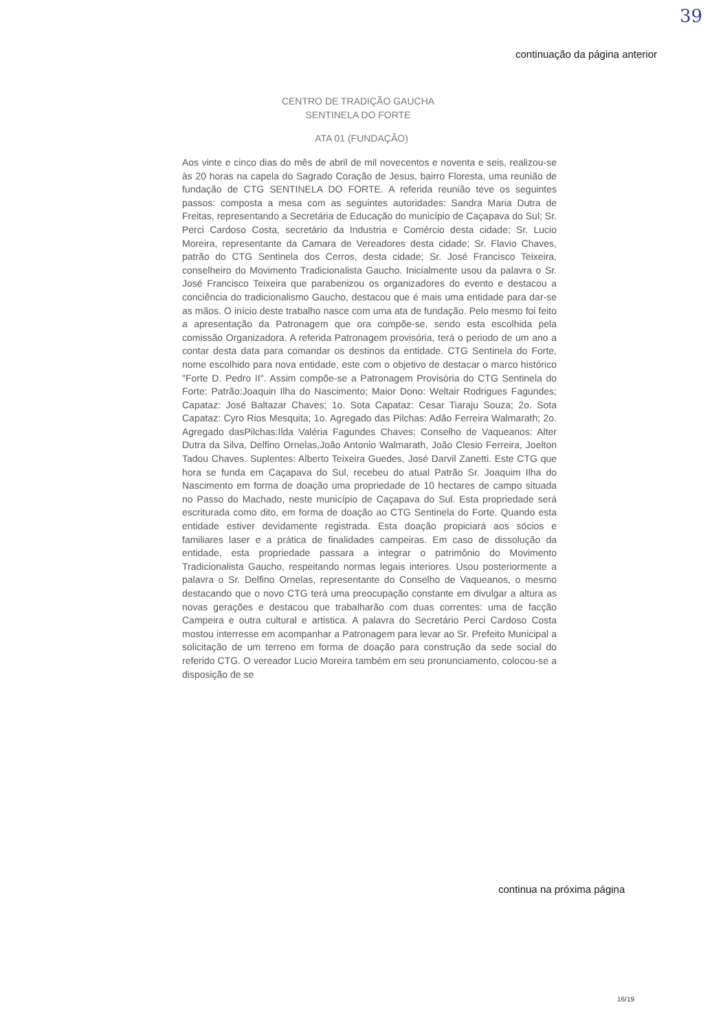39
continuação da página anterior
CENTRO DE TRADIÇÃO GAUCHA
SENTINELA DO FORTE
ATA 01 (FUNDAÇÃO)
Aos vinte e cinco dias do mês de abril de mil novecentos e noventa e seis, realizou-se às 20 horas na capela do Sagrado Coração de Jesus, bairro Floresta, uma reunião de fundação de CTG SENTINELA DO FORTE. A referida reunião teve os seguintes passos: composta a mesa com as seguintes autoridades: Sandra Maria Dutra de Freitas, representando a Secretária de Educação do município de Caçapava do Sul; Sr. Perci Cardoso Costa, secretário da Industria e Comércio desta cidade; Sr. Lucio Moreira, representante da Camara de Vereadores desta cidade; Sr. Flavio Chaves, patrão do CTG Sentinela dos Cerros, desta cidade; Sr. José Francisco Teixeira, conselheiro do Movimento Tradicionalista Gaucho. Inicialmente usou da palavra o Sr. José Francisco Teixeira que parabenizou os organizadores do evento e destacou a conciência do tradicionalismo Gaucho, destacou que é mais uma entidade para dar-se as mãos. O início deste trabalho nasce com uma ata de fundação. Pelo mesmo foi feito a apresentação da Patronagem que ora compõe-se, sendo esta escolhida pela comissão Organizadora. A referida Patronagem provisória, terá o periodo de um ano a contar desta data para comandar os destinos da entidade. CTG Sentinela do Forte, nome escolhido para nova entidade, este com o objetivo de destacar o marco histórico "Forte D. Pedro II". Assim compõe-se a Patronagem Provisória do CTG Sentinela do Forte: Patrão:Joaquin Ilha do Nascimento; Maior Dono: Weltair Rodrigues Fagundes; Capataz: José Baltazar Chaves; 1o. Sota Capataz: Cesar Tiaraju Souza; 2o. Sota Capataz: Cyro Rios Mesquita; 1o. Agregado das Pilchas: Adão Ferreira Walmarath; 2o. Agregado dasPilchas:Ilda Valéria Fagundes Chaves; Conselho de Vaqueanos: Alter Dutra da Silva, Delfino Ornelas,João Antonio Walmarath, João Clesio Ferreira, Joelton Tadou Chaves. Suplentes: Alberto Teixeira Guedes, José Darvil Zanetti. Este CTG que hora se funda em Caçapava do Sul, recebeu do atual Patrão Sr. Joaquim Ilha do Nascimento em forma de doação uma propriedade de 10 hectares de campo situada no Passo do Machado, neste município de Caçapava do Sul. Esta propriedade será escriturada como dito, em forma de doação ao CTG Sentinela do Forte. Quando esta entidade estiver devidamente registrada. Esta doação propiciará aos sócios e familiares laser e a prática de finalidades campeiras. Em caso de dissolução da entidade, esta propriedade passara a integrar o patrimônio do Movimento Tradicionalista Gaucho, respeitando normas legais interiores. Usou posteriormente a palavra o Sr. Delfino Ornelas, representante do Conselho de Vaqueanos, o mesmo destacando que o novo CTG terá uma preocupação constante em divulgar a altura as novas gerações e destacou que trabalharão com duas correntes: uma de facção Campeira e outra cultural e artistica. A palavra do Secretário Perci Cardoso Costa mostou interresse em acompanhar a Patronagem para levar ao Sr. Prefeito Municipal a solicitação de um terreno em forma de doação para construção da sede social do referido CTG. O vereador Lucio Moreira também em seu pronunciamento, colocou-se a disposição de se
continua na próxima página
16/19